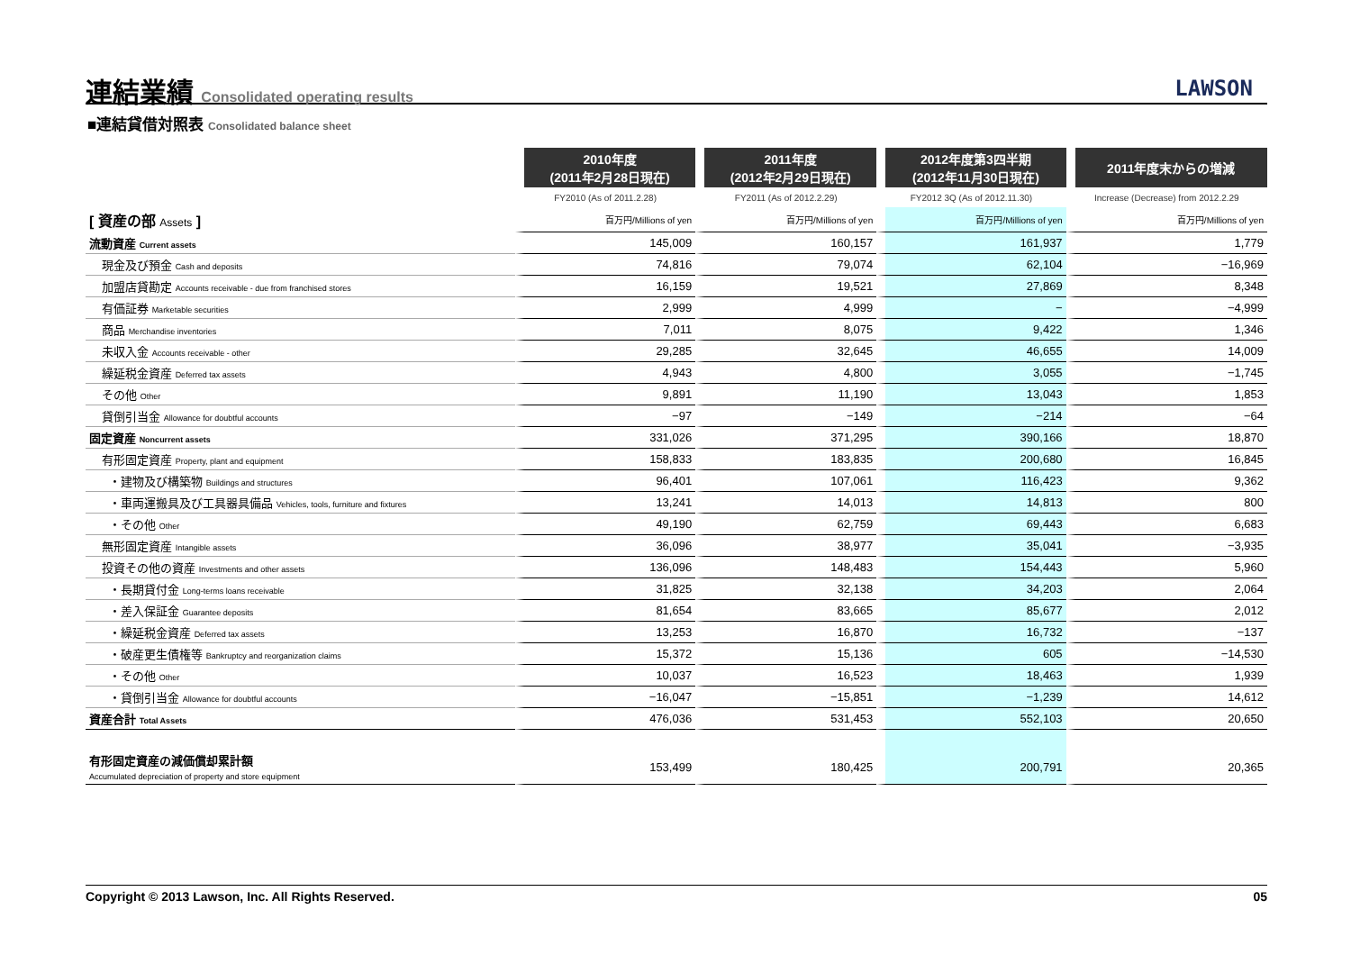連結業績 Consolidated operating results
LAWSON
■連結貸借対照表 Consolidated balance sheet
| | 2010年度 (2011年2月28日現在) | 2011年度 (2012年2月29日現在) | 2012年度第3四半期 (2012年11月30日現在) | 2011年度末からの増減 |
| --- | --- | --- | --- | --- |
| | FY2010 (As of 2011.2.28) | FY2011 (As of 2012.2.29) | FY2012 3Q (As of 2012.11.30) | Increase (Decrease) from 2012.2.29 |
| [ 資産の部 Assets ] | 百万円/Millions of yen | 百万円/Millions of yen | 百万円/Millions of yen | 百万円/Millions of yen |
| 流動資産 Current assets | 145,009 | 160,157 | 161,937 | 1,779 |
| 現金及び預金 Cash and deposits | 74,816 | 79,074 | 62,104 | −16,969 |
| 加盟店貸勘定 Accounts receivable - due from franchised stores | 16,159 | 19,521 | 27,869 | 8,348 |
| 有価証券 Marketable securities | 2,999 | 4,999 | − | −4,999 |
| 商品 Merchandise inventories | 7,011 | 8,075 | 9,422 | 1,346 |
| 未収入金 Accounts receivable - other | 29,285 | 32,645 | 46,655 | 14,009 |
| 繰延税金資産 Deferred tax assets | 4,943 | 4,800 | 3,055 | −1,745 |
| その他 Other | 9,891 | 11,190 | 13,043 | 1,853 |
| 貸倒引当金 Allowance for doubtful accounts | −97 | −149 | −214 | −64 |
| 固定資産 Noncurrent assets | 331,026 | 371,295 | 390,166 | 18,870 |
| 有形固定資産 Property, plant and equipment | 158,833 | 183,835 | 200,680 | 16,845 |
| ・建物及び構築物 Buildings and structures | 96,401 | 107,061 | 116,423 | 9,362 |
| ・車両運搬具及び工具器具備品 Vehicles, tools, furniture and fixtures | 13,241 | 14,013 | 14,813 | 800 |
| ・その他 Other | 49,190 | 62,759 | 69,443 | 6,683 |
| 無形固定資産 Intangible assets | 36,096 | 38,977 | 35,041 | −3,935 |
| 投資その他の資産 Investments and other assets | 136,096 | 148,483 | 154,443 | 5,960 |
| ・長期貸付金 Long-terms loans receivable | 31,825 | 32,138 | 34,203 | 2,064 |
| ・差入保証金 Guarantee deposits | 81,654 | 83,665 | 85,677 | 2,012 |
| ・繰延税金資産 Deferred tax assets | 13,253 | 16,870 | 16,732 | −137 |
| ・破産更生債権等 Bankruptcy and reorganization claims | 15,372 | 15,136 | 605 | −14,530 |
| ・その他 Other | 10,037 | 16,523 | 18,463 | 1,939 |
| ・貸倒引当金 Allowance for doubtful accounts | −16,047 | −15,851 | −1,239 | 14,612 |
| 資産合計 Total Assets | 476,036 | 531,453 | 552,103 | 20,650 |
| 有形固定資産の減価償却累計額 Accumulated depreciation of property and store equipment | 153,499 | 180,425 | 200,791 | 20,365 |
Copyright © 2013 Lawson, Inc. All Rights Reserved. 05